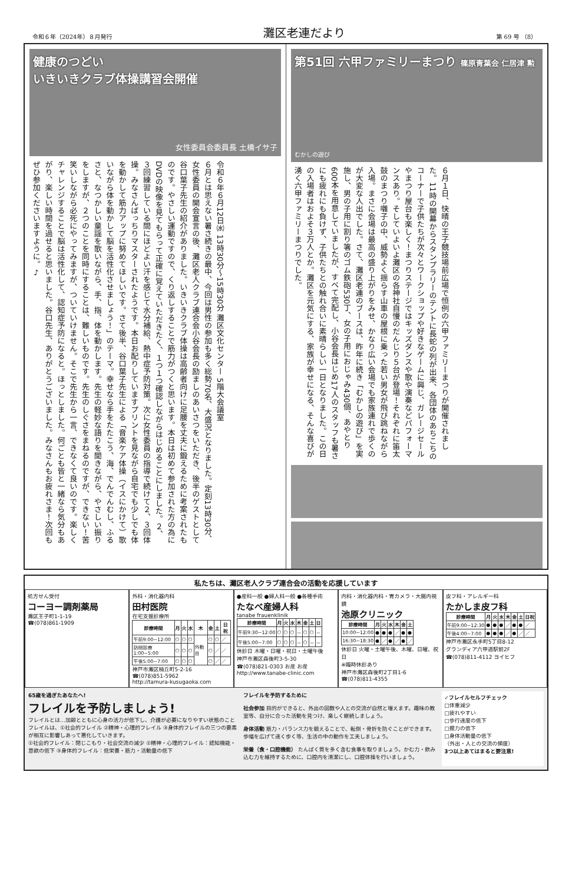令和６年（2024年）８月発行 灘区老連だより 第 69 号 （8）
健康のつどい
いきいきクラブ体操講習会開催
女性委員会委員長 土橋イサ子
令和６年６月12日㈬ 13時30分～15時30分 灘区文化センター 5階大会議室
６月とは思えない暑さ続きの最中、今回は男性の参加も多く総勢70名、大盛況となりました。定刻13時30分、女性委員の開会宣言の後、灘区老人クラブ連合会小谷会長の励ましのあいさつをいただき、後半のゲストとして谷口葉子先生の紹介がありました。いきいきクラブ体操は高齢者向けに足腰を丈夫に鍛えるために考案されたものです。やさしい運動ですので、くり返しすることで筋力がつくと思います。本日は初めて参加された方の為にDVDの映像を見てもらって正確に覚えていただきたく、１つ１つ確認しながらはじめることにしました。２、３回練習している間にほどよい汗を感じて水分補給、熱中症予防対策。次に女性委員の指導で続けて２、３回体操。みなさんばっちりマスターされたようです。本日お配りしていますプリントを見ながら自宅でも少しでも体を動かして筋力アップに努めてほしいです。さて後半、谷口葉子先生による「音楽ケア体操（イスにかけて）歌いながら体を動かして脳を活性化させましょう！」のテーマ。幸せなら手をたたこう、海、でんでんむし、ふるさと、なつかしい童謡を歌いながら、手、指、体を動かします。先生の軽妙な語りを聞きながら、やさしい振りをしますが、２つのことを同時にすることは、難しいものです。先生のしぐさをまねるのですが、できない！苦笑いしながら必死にやってみますが、ついていけません。そこで先生から一言、できなくて良いのです。楽しくチャレンジすることで脳は活性化して、認知症予防になると。ほっとしました。何ごとも皆と一緒なら気分もあがり、楽しい時間を過せると思いました。谷口先生、ありがとうございました。みなさんもお疲れさま！次回もぜひ参加くださいますように。♪
第51回 六甲ファミリーまつり 篠原青葉会 仁居津 勲
むかしの遊び
６月１日、快晴の王子競技場前広場で恒例の六甲ファミリーまつりが開催されました。11時の開幕からスタンプラリーのテントに長蛇の列が出来、各団体のあちこちのコーナーで子供たちが次々とワークショップや好きなゲームに興じ、ガレージセールやまつり屋台も楽しく！まつりステージではキッズダンスや歌や演奏などパフォーマンスあり。そしていよいよ灘区の各神社自慢のだんじり５台が登場！それぞれに笛太鼓のまつり囃子の中、威勢よく揺らす山車の屋根に乗った若い男女が飛び跳ねながら入場。まさに会場は最高の盛り上がりをみせ、かなり広い会場でも家族連れで歩くのが大変な人出でした。さて、灘区老連のブースは、昨年に続き「むかしの遊び」を実施し、男の子用に割り箸のゴム鉄砲530丁、女の子用におじゃみ430個、あやとり600本を用意していましたが、すべて完配し、小谷会長はじめ17人のスタッフも暑さにも疲れにも負けず、子供たちとの触れ合いに素晴らしい一日となりました。この日の入場者はおよそ３万人とか。灘区を元気にする、家族が幸せになる、そんな喜びが湧く六甲ファミリーまつりでした。
私たちは、灘区老人クラブ連合会の活動を応援しています
処方せん受付
コーヨー調剤薬局
灘区王子町1-1-19
☎(078)861-1909
外科・消化器内科
田村医院
在宅支援診療所
| 診療時間 | 月 | 火 | 水 | 木 | 金 | 土 | 日祝 |
| --- | --- | --- | --- | --- | --- | --- | --- |
| 午前9:00~12:00 | ○ | ○ | ○ | 外勤日 | ○ | ○ | ／ |
| 訪問診療1:00~5:00 | ○ | ○ | ○ | | ○ | ／ | ／ |
| 午後5:00~7:00 | ○ | ○ | ○ | | ○ | ／ | ／ |
神戸市灘区楠丘町5-2-16
☎(078)851-5962
http://tamura-kusugaoka.com
●産科一般 ●婦人科一般 ●各種手術
たなべ産婦人科
tanabe frauenklinik
| 診療時間 | 月 | 火 | 水 | 木 | 金 | 土 | 日 |
| --- | --- | --- | --- | --- | --- | --- | --- |
| 午前9:30~12:00 | ○ | ○ | ○ | － | ○ | ○ | － |
| 午後5:00~7:00 | ○ | ○ | ○ | － | ○ | － | － |
休診日 木曜・日曜・祝日・土曜午後
神戸市灘区森後町3-5-30
☎(078)821-0303 お産 お産
http://www.tanabe-clinic.com
内科・消化器内科・胃カメラ・大腸内視鏡
池原クリニック
| 診療時間 | 月 | 火 | 水 | 木 | 金 | 土 |
| --- | --- | --- | --- | --- | --- | --- |
| 10:00~12:00 | ● | ● | ● | ／ | ● | ● |
| 16:30~18:30 | ● | ／ | ● | ／ | ● | ／ |
休診日 火曜・土曜午後、木曜、日曜、祝日
※臨時休診あり
神戸市灘区森後町2丁目1-6
☎(078)811-4355
皮フ科・アレルギー科
たかしま皮フ科
| 診療時間 | 月 | 火 | 水 | 木 | 金 | 土 | 日祝 |
| --- | --- | --- | --- | --- | --- | --- | --- |
| 午前9:00~12:30 | ● | ● | ● | ／ | ● | ● | ／ |
| 午後4:00~7:00 | ● | ● | ● | ／ | ● | ／ | ／ |
神戸市灘区永手町5丁目8-12
グランディア六甲道駅前2F
☎(078)811-4112 ヨイヒフ
65歳を過ぎたあなたへ!
フレイルを予防しましょう!
フレイルとは…加齢とともに心身の活力が低下し、介護が必要になりやすい状態のこと
フレイルは、①社会的フレイル ②精神・心理的フレイル ③身体的フレイルの三つの要素が相互に影響しあって悪化していきます。
①社会的フレイル：閉じこもり・社会交流の減少 ②精神・心理的フレイル：認知機能・意欲の低下 ③身体的フレイル：低栄養・筋力・活動量の低下
フレイルを予防するために
社会参加 目的ができると、外出の回数や人との交流が自然と増えます。趣味の教室等、自分に合った活動を見つけ、楽しく継続しましょう。
身体活動 筋力・バランス力を鍛えることで、転倒・骨折を防ぐことができます。歩幅を広げて速く歩く等、生活の中の動作を工夫しましょう。
栄養（食・口腔機能） たんぱく質を多く含む食事を取りましょう。かむ力・飲み込む力を維持するために、口腔内を清潔にし、口腔体操を行いましょう。
✓フレイルセルフチェック
□体重減少
□疲れやすい
□歩行速度の低下
□握力の低下
□身体活動量の低下
（外出・人との交流の頻度）
3つ以上あてはまると要注意!